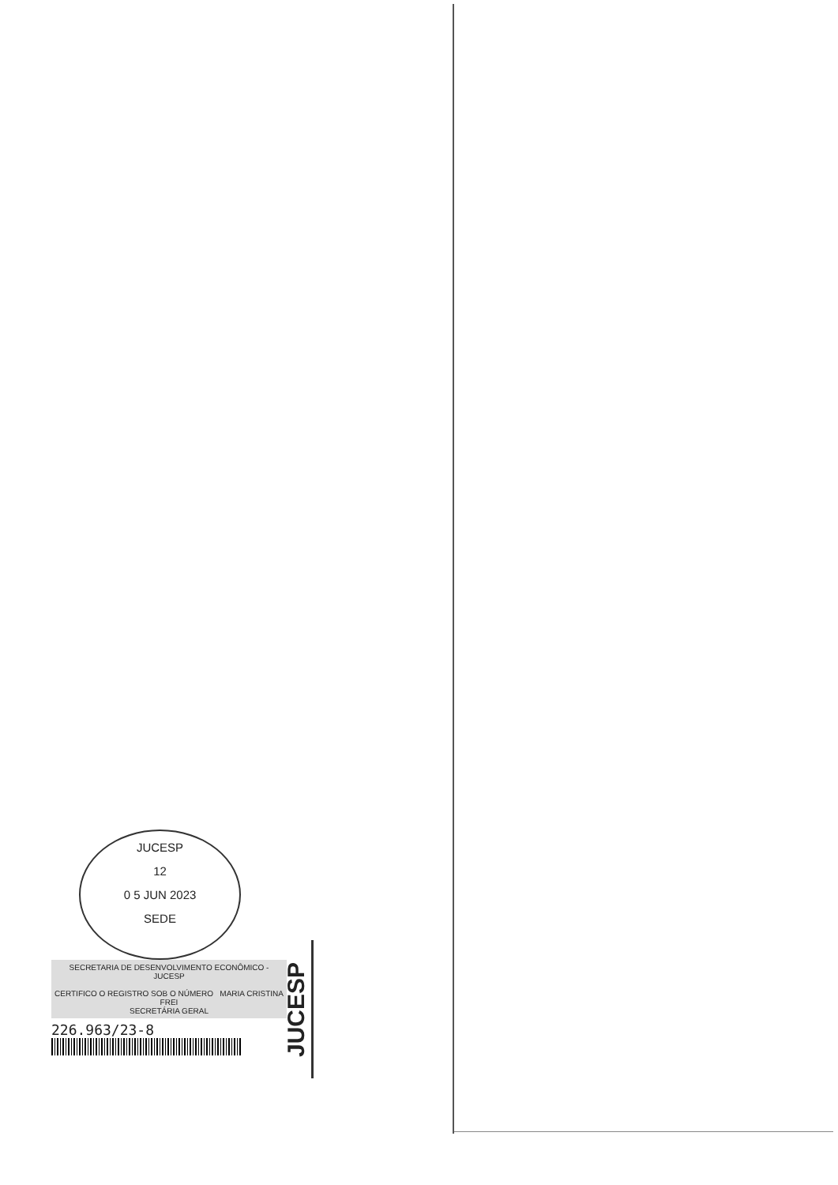JUCESP
12
0 5 JUN 2023
SEDE
SECRETARIA DE DESENVOLVIMENTO ECONÔMICO - JUCESP
CERTIFICO O REGISTRO SOB O NÚMERO MARIA CRISTINA FREI
SECRETÁRIA GERAL
226.963/23-8
JUCESP